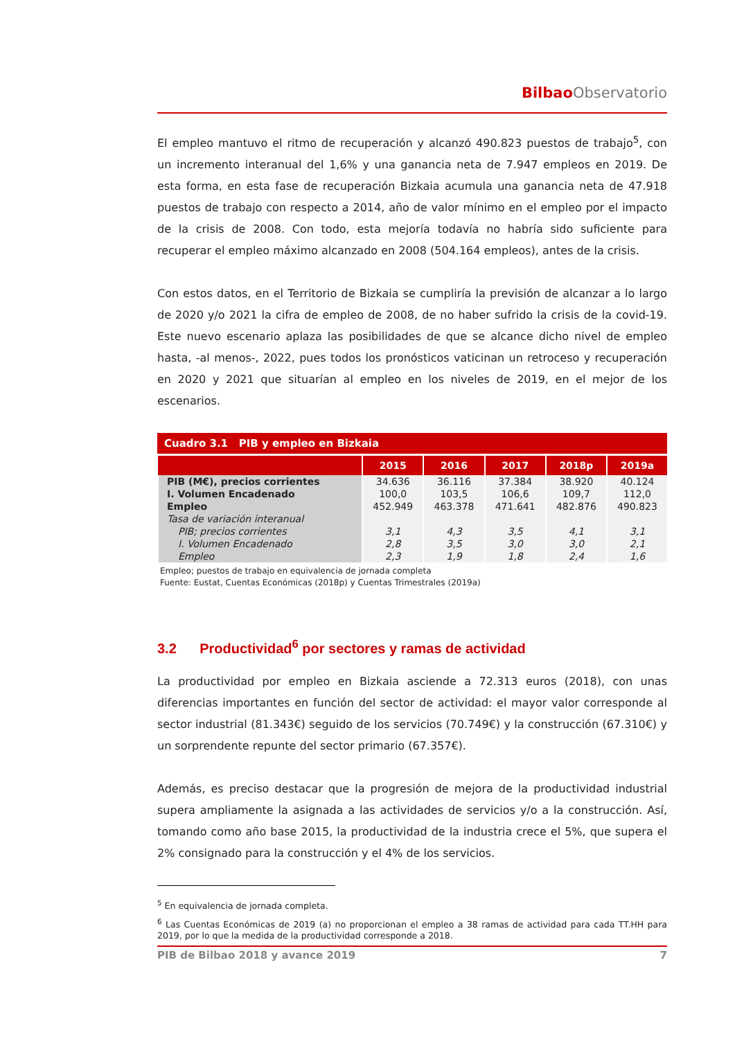Bilbao Observatorio
El empleo mantuvo el ritmo de recuperación y alcanzó 490.823 puestos de trabajo<sup>5</sup>, con un incremento interanual del 1,6% y una ganancia neta de 7.947 empleos en 2019. De esta forma, en esta fase de recuperación Bizkaia acumula una ganancia neta de 47.918 puestos de trabajo con respecto a 2014, año de valor mínimo en el empleo por el impacto de la crisis de 2008. Con todo, esta mejoría todavía no habría sido suficiente para recuperar el empleo máximo alcanzado en 2008 (504.164 empleos), antes de la crisis.
Con estos datos, en el Territorio de Bizkaia se cumpliría la previsión de alcanzar a lo largo de 2020 y/o 2021 la cifra de empleo de 2008, de no haber sufrido la crisis de la covid-19. Este nuevo escenario aplaza las posibilidades de que se alcance dicho nivel de empleo hasta, -al menos-, 2022, pues todos los pronósticos vaticinan un retroceso y recuperación en 2020 y 2021 que situarían al empleo en los niveles de 2019, en el mejor de los escenarios.
Cuadro 3.1 PIB y empleo en Bizkaia
| | 2015 | 2016 | 2017 | 2018p | 2019a |
| --- | --- | --- | --- | --- | --- |
| PIB (M€), precios corrientes | 34.636 | 36.116 | 37.384 | 38.920 | 40.124 |
| I. Volumen Encadenado | 100,0 | 103,5 | 106,6 | 109,7 | 112,0 |
| Empleo | 452.949 | 463.378 | 471.641 | 482.876 | 490.823 |
| Tasa de variación interanual | | | | | |
| PIB; precios corrientes | 3,1 | 4,3 | 3,5 | 4,1 | 3,1 |
| I. Volumen Encadenado | 2,8 | 3,5 | 3,0 | 3,0 | 2,1 |
| Empleo | 2,3 | 1,9 | 1,8 | 2,4 | 1,6 |
Empleo; puestos de trabajo en equivalencia de jornada completa
Fuente: Eustat, Cuentas Económicas (2018p) y Cuentas Trimestrales (2019a)
3.2 Productividad<sup>6</sup> por sectores y ramas de actividad
La productividad por empleo en Bizkaia asciende a 72.313 euros (2018), con unas diferencias importantes en función del sector de actividad: el mayor valor corresponde al sector industrial (81.343€) seguido de los servicios (70.749€) y la construcción (67.310€) y un sorprendente repunte del sector primario (67.357€).
Además, es preciso destacar que la progresión de mejora de la productividad industrial supera ampliamente la asignada a las actividades de servicios y/o a la construcción. Así, tomando como año base 2015, la productividad de la industria crece el 5%, que supera el 2% consignado para la construcción y el 4% de los servicios.
<sup>5</sup> En equivalencia de jornada completa.
<sup>6</sup> Las Cuentas Económicas de 2019 (a) no proporcionan el empleo a 38 ramas de actividad para cada TT.HH para 2019, por lo que la medida de la productividad corresponde a 2018.
PIB de Bilbao 2018 y avance 2019 7